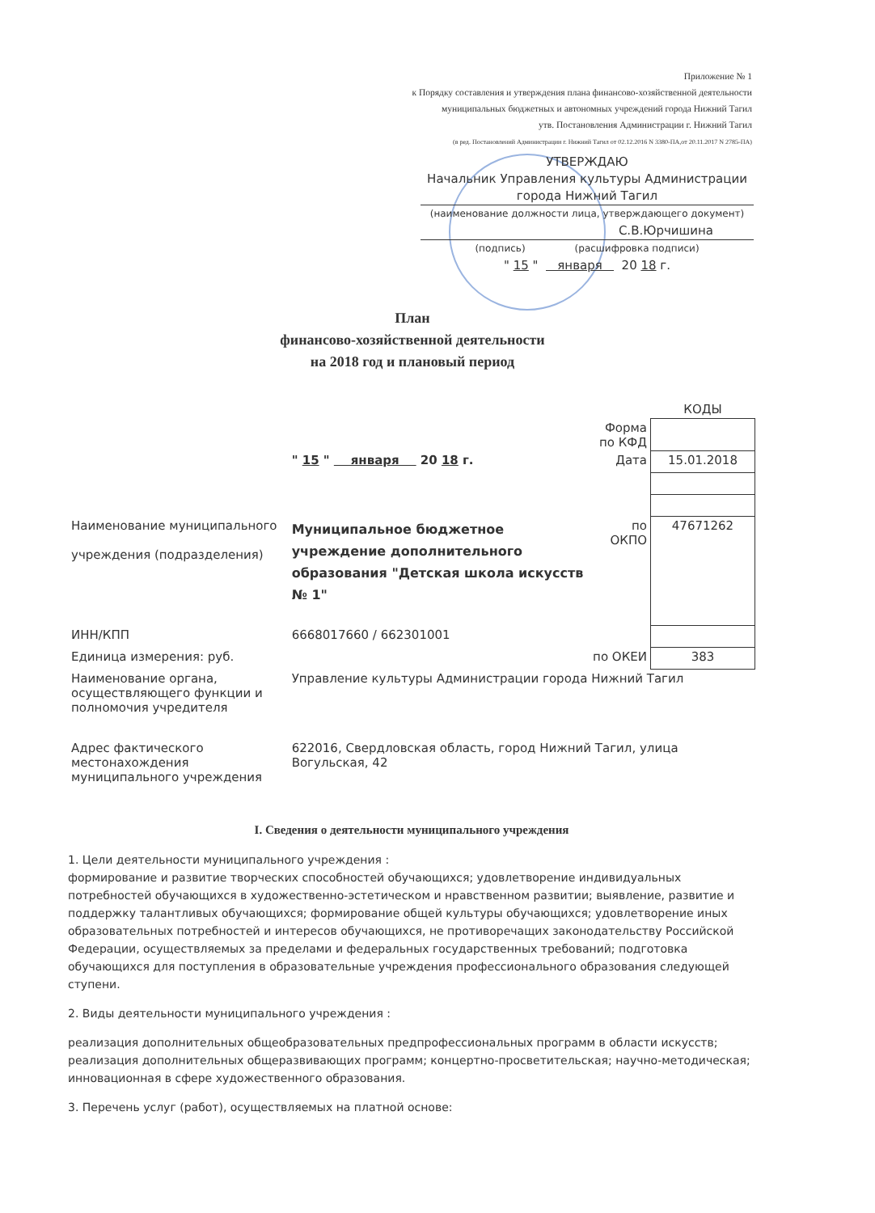Приложение № 1
к Порядку составления и утверждения плана финансово-хозяйственной деятельности
муниципальных бюджетных и автономных учреждений города Нижний Тагил
утв. Постановления Администрации г. Нижний Тагил
(в ред. Постановлений Администрации г. Нижний Тагил от 02.12.2016 N 3380-ПА,от 20.11.2017 N 2785-ПА)
УТВЕРЖДАЮ
Начальник Управления культуры Администрации
города Нижний Тагил
(наименование должности лица, утверждающего документ)
С.В.Юрчишина
(подпись) (расшифровка подписи)
" 15 " января 20 18 г.
План
финансово-хозяйственной деятельности
на 2018 год и плановый период
| | | | КОДЫ |
| | | Форма по КФД | |
| | " 15 " января 20 18 г. | Дата | 15.01.2018 |
| Наименование муниципального учреждения (подразделения) | Муниципальное бюджетное учреждение дополнительного образования "Детская школа искусств № 1" | по ОКПО | 47671262 |
| ИНН/КПП | 6668017660 / 662301001 | | |
| Единица измерения: руб. | | по ОКЕИ | 383 |
| Наименование органа, осуществляющего функции и полномочия учредителя | Управление культуры Администрации города Нижний Тагил | | |
| Адрес фактического местонахождения муниципального учреждения | 622016, Свердловская область, город Нижний Тагил, улица Вогульская, 42 | | |
I. Сведения о деятельности муниципального учреждения
1. Цели деятельности муниципального учреждения :
формирование и развитие творческих способностей обучающихся; удовлетворение индивидуальных потребностей обучающихся в художественно-эстетическом и нравственном развитии; выявление, развитие и поддержку талантливых обучающихся; формирование общей культуры обучающихся; удовлетворение иных образовательных потребностей и интересов обучающихся, не противоречащих законодательству Российской Федерации, осуществляемых за пределами и федеральных государственных требований; подготовка обучающихся для поступления в образовательные учреждения профессионального образования следующей ступени.
2. Виды деятельности муниципального учреждения :
реализация дополнительных общеобразовательных предпрофессиональных программ в области искусств; реализация дополнительных общеразвивающих программ; концертно-просветительская; научно-методическая; инновационная в сфере художественного образования.
3. Перечень услуг (работ), осуществляемых на платной основе: